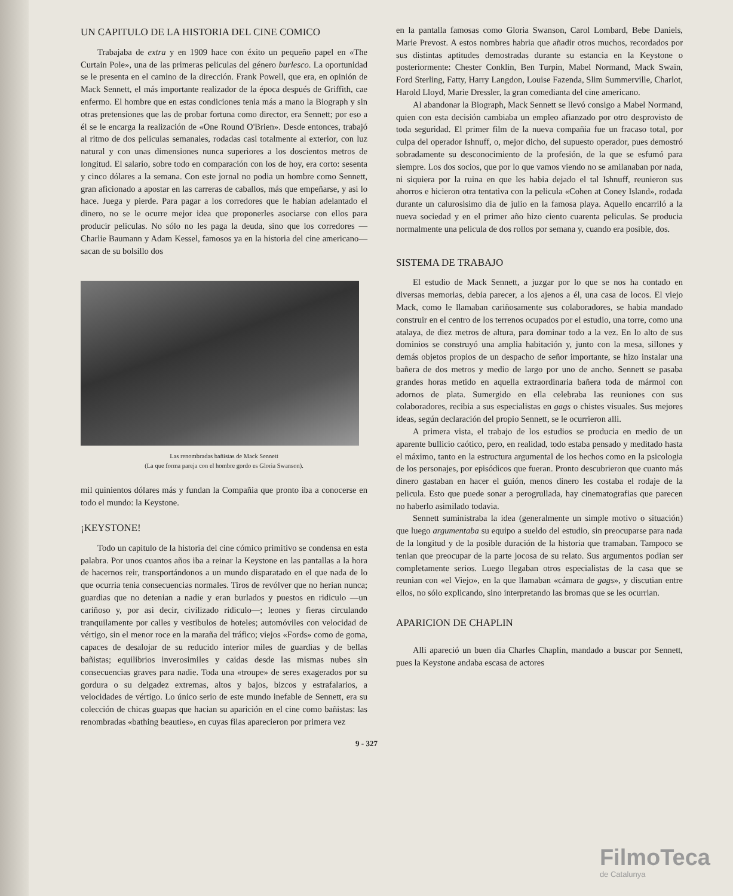UN CAPITULO DE LA HISTORIA DEL CINE COMICO
Trabajaba de extra y en 1909 hace con éxito un pequeño papel en «The Curtain Pole», una de las primeras peliculas del género burlesco. La oportunidad se le presenta en el camino de la dirección. Frank Powell, que era, en opinión de Mack Sennett, el más importante realizador de la época después de Griffith, cae enfermo. El hombre que en estas condiciones tenia más a mano la Biograph y sin otras pretensiones que las de probar fortuna como director, era Sennett; por eso a él se le encarga la realización de «One Round O'Brien». Desde entonces, trabajó al ritmo de dos peliculas semanales, rodadas casi totalmente al exterior, con luz natural y con unas dimensiones nunca superiores a los doscientos metros de longitud. El salario, sobre todo en comparación con los de hoy, era corto: sesenta y cinco dólares a la semana. Con este jornal no podia un hombre como Sennett, gran aficionado a apostar en las carreras de caballos, más que empeñarse, y asi lo hace. Juega y pierde. Para pagar a los corredores que le habian adelantado el dinero, no se le ocurre mejor idea que proponerles asociarse con ellos para producir peliculas. No sólo no les paga la deuda, sino que los corredores —Charlie Baumann y Adam Kessel, famosos ya en la historia del cine americano— sacan de su bolsillo dos
Las renombradas bañistas de Mack Sennett
(La que forma pareja con el hombre gordo es Gloria Swanson).
mil quinientos dólares más y fundan la Compañia que pronto iba a conocerse en todo el mundo: la Keystone.
¡KEYSTONE!
Todo un capitulo de la historia del cine cómico primitivo se condensa en esta palabra. Por unos cuantos años iba a reinar la Keystone en las pantallas a la hora de hacernos reir, transportándonos a un mundo disparatado en el que nada de lo que ocurria tenia consecuencias normales. Tiros de revólver que no herian nunca; guardias que no detenian a nadie y eran burlados y puestos en ridiculo —un cariñoso y, por asi decir, civilizado ridiculo—; leones y fieras circulando tranquilamente por calles y vestibulos de hoteles; automóviles con velocidad de vértigo, sin el menor roce en la maraña del tráfico; viejos «Fords» como de goma, capaces de desalojar de su reducido interior miles de guardias y de bellas bañistas; equilibrios inverosimiles y caidas desde las mismas nubes sin consecuencias graves para nadie. Toda una «troupe» de seres exagerados por su gordura o su delgadez extremas, altos y bajos, bizcos y estrafalarios, a velocidades de vértigo. Lo único serio de este mundo inefable de Sennett, era su colección de chicas guapas que hacian su aparición en el cine como bañistas: las renombradas «bathing beauties», en cuyas filas aparecieron por primera vez
en la pantalla famosas como Gloria Swanson, Carol Lombard, Bebe Daniels, Marie Prevost. A estos nombres habria que añadir otros muchos, recordados por sus distintas aptitudes demostradas durante su estancia en la Keystone o posteriormente: Chester Conklin, Ben Turpin, Mabel Normand, Mack Swain, Ford Sterling, Fatty, Harry Langdon, Louise Fazenda, Slim Summerville, Charlot, Harold Lloyd, Marie Dressler, la gran comedianta del cine americano.
Al abandonar la Biograph, Mack Sennett se llevó consigo a Mabel Normand, quien con esta decisión cambiaba un empleo afianzado por otro desprovisto de toda seguridad. El primer film de la nueva compañia fue un fracaso total, por culpa del operador Ishnuff, o, mejor dicho, del supuesto operador, pues demostró sobradamente su desconocimiento de la profesión, de la que se esfumó para siempre. Los dos socios, que por lo que vamos viendo no se amilanaban por nada, ni siquiera por la ruina en que les habia dejado el tal Ishnuff, reunieron sus ahorros e hicieron otra tentativa con la pelicula «Cohen at Coney Island», rodada durante un calurosisimo dia de julio en la famosa playa. Aquello encarriló a la nueva sociedad y en el primer año hizo ciento cuarenta peliculas. Se producia normalmente una pelicula de dos rollos por semana y, cuando era posible, dos.
SISTEMA DE TRABAJO
El estudio de Mack Sennett, a juzgar por lo que se nos ha contado en diversas memorias, debia parecer, a los ajenos a él, una casa de locos. El viejo Mack, como le llamaban cariñosamente sus colaboradores, se habia mandado construir en el centro de los terrenos ocupados por el estudio, una torre, como una atalaya, de diez metros de altura, para dominar todo a la vez. En lo alto de sus dominios se construyó una amplia habitación y, junto con la mesa, sillones y demás objetos propios de un despacho de señor importante, se hizo instalar una bañera de dos metros y medio de largo por uno de ancho. Sennett se pasaba grandes horas metido en aquella extraordinaria bañera toda de mármol con adornos de plata. Sumergido en ella celebraba las reuniones con sus colaboradores, recibia a sus especialistas en gags o chistes visuales. Sus mejores ideas, según declaración del propio Sennett, se le ocurrieron alli.
A primera vista, el trabajo de los estudios se producia en medio de un aparente bullicio caótico, pero, en realidad, todo estaba pensado y meditado hasta el máximo, tanto en la estructura argumental de los hechos como en la psicologia de los personajes, por episódicos que fueran. Pronto descubrieron que cuanto más dinero gastaban en hacer el guión, menos dinero les costaba el rodaje de la pelicula. Esto que puede sonar a perogrullada, hay cinematografias que parecen no haberlo asimilado todavia.
Sennett suministraba la idea (generalmente un simple motivo o situación) que luego argumentaba su equipo a sueldo del estudio, sin preocuparse para nada de la longitud y de la posible duración de la historia que tramaban. Tampoco se tenian que preocupar de la parte jocosa de su relato. Sus argumentos podian ser completamente serios. Luego llegaban otros especialistas de la casa que se reunian con «el Viejo», en la que llamaban «cámara de gags», y discutian entre ellos, no sólo explicando, sino interpretando las bromas que se les ocurrian.
APARICION DE CHAPLIN
Alli apareció un buen dia Charles Chaplin, mandado a buscar por Sennett, pues la Keystone andaba escasa de actores
9 - 327
FilmoTeca
de Catalunya